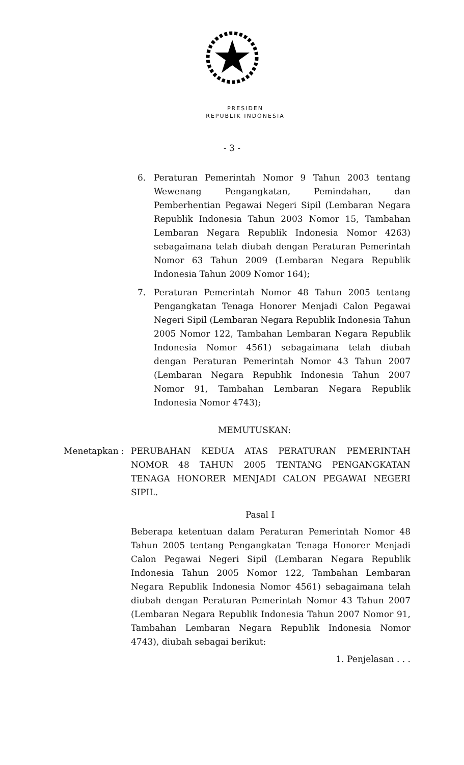PRESIDEN
REPUBLIK INDONESIA
- 3 -
6. Peraturan Pemerintah Nomor 9 Tahun 2003 tentang Wewenang Pengangkatan, Pemindahan, dan Pemberhentian Pegawai Negeri Sipil (Lembaran Negara Republik Indonesia Tahun 2003 Nomor 15, Tambahan Lembaran Negara Republik Indonesia Nomor 4263) sebagaimana telah diubah dengan Peraturan Pemerintah Nomor 63 Tahun 2009 (Lembaran Negara Republik Indonesia Tahun 2009 Nomor 164);
7. Peraturan Pemerintah Nomor 48 Tahun 2005 tentang Pengangkatan Tenaga Honorer Menjadi Calon Pegawai Negeri Sipil (Lembaran Negara Republik Indonesia Tahun 2005 Nomor 122, Tambahan Lembaran Negara Republik Indonesia Nomor 4561) sebagaimana telah diubah dengan Peraturan Pemerintah Nomor 43 Tahun 2007 (Lembaran Negara Republik Indonesia Tahun 2007 Nomor 91, Tambahan Lembaran Negara Republik Indonesia Nomor 4743);
MEMUTUSKAN:
Menetapkan : PERUBAHAN KEDUA ATAS PERATURAN PEMERINTAH NOMOR 48 TAHUN 2005 TENTANG PENGANGKATAN TENAGA HONORER MENJADI CALON PEGAWAI NEGERI SIPIL.
Pasal I
Beberapa ketentuan dalam Peraturan Pemerintah Nomor 48 Tahun 2005 tentang Pengangkatan Tenaga Honorer Menjadi Calon Pegawai Negeri Sipil (Lembaran Negara Republik Indonesia Tahun 2005 Nomor 122, Tambahan Lembaran Negara Republik Indonesia Nomor 4561) sebagaimana telah diubah dengan Peraturan Pemerintah Nomor 43 Tahun 2007 (Lembaran Negara Republik Indonesia Tahun 2007 Nomor 91, Tambahan Lembaran Negara Republik Indonesia Nomor 4743), diubah sebagai berikut:
1. Penjelasan . . .